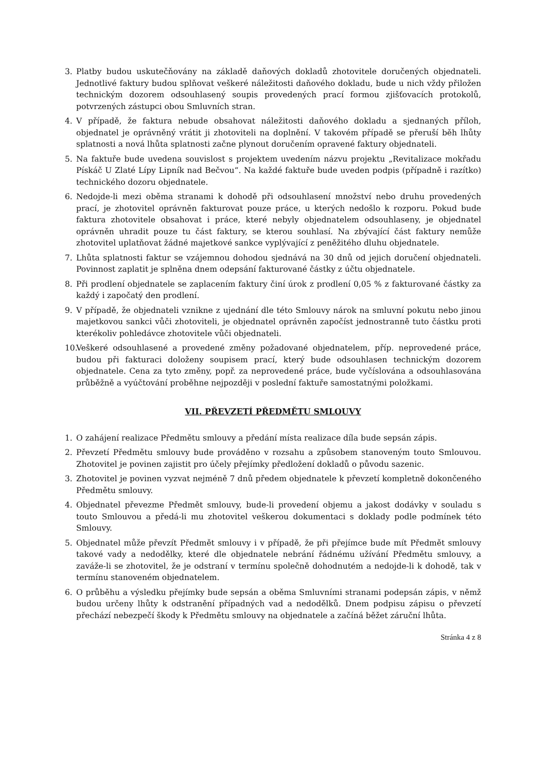3. Platby budou uskutečňovány na základě daňových dokladů zhotovitele doručených objednateli. Jednotlivé faktury budou splňovat veškeré náležitosti daňového dokladu, bude u nich vždy přiložen technickým dozorem odsouhlasený soupis provedených prací formou zjišťovacích protokolů, potvrzených zástupci obou Smluvních stran.
4. V případě, že faktura nebude obsahovat náležitosti daňového dokladu a sjednaných příloh, objednatel je oprávněný vrátit ji zhotoviteli na doplnění. V takovém případě se přeruší běh lhůty splatnosti a nová lhůta splatnosti začne plynout doručením opravené faktury objednateli.
5. Na faktuře bude uvedena souvislost s projektem uvedením názvu projektu „Revitalizace mokřadu Pískáč U Zlaté Lípy Lipník nad Bečvou“. Na každé faktuře bude uveden podpis (případně i razítko) technického dozoru objednatele.
6. Nedojde-li mezi oběma stranami k dohodě při odsouhlasení množství nebo druhu provedených prací, je zhotovitel oprávněn fakturovat pouze práce, u kterých nedošlo k rozporu. Pokud bude faktura zhotovitele obsahovat i práce, které nebyly objednatelem odsouhlaseny, je objednatel oprávněn uhradit pouze tu část faktury, se kterou souhlasí. Na zbývající část faktury nemůže zhotovitel uplatňovat žádné majetkové sankce vyplývající z peněžitého dluhu objednatele.
7. Lhůta splatnosti faktur se vzájemnou dohodou sjednává na 30 dnů od jejich doručení objednateli. Povinnost zaplatit je splněna dnem odepsání fakturované částky z účtu objednatele.
8. Při prodlení objednatele se zaplacením faktury činí úrok z prodlení 0,05 % z fakturované částky za každý i započatý den prodlení.
9. V případě, že objednateli vznikne z ujednání dle této Smlouvy nárok na smluvní pokutu nebo jinou majetkovou sankci vůči zhotoviteli, je objednatel oprávněn započíst jednostranně tuto částku proti kterékoliv pohledávce zhotovitele vůči objednateli.
10. Veškeré odsouhlasené a provedené změny požadované objednatelem, příp. neprovedené práce, budou při fakturaci doloženy soupisem prací, který bude odsouhlasen technickým dozorem objednatele. Cena za tyto změny, popř. za neprovedené práce, bude vyčíslována a odsouhlasována průběžně a vyúčtování proběhne nejpozději v poslední faktuře samostatnými položkami.
VII. PŘEVZETÍ PŘEDMĚTU SMLOUVY
1. O zahájení realizace Předmětu smlouvy a předání místa realizace díla bude sepsán zápis.
2. Převzetí Předmětu smlouvy bude prováděno v rozsahu a způsobem stanoveným touto Smlouvou. Zhotovitel je povinen zajistit pro účely přejímky předložení dokladů o původu sazenic.
3. Zhotovitel je povinen vyzvat nejméně 7 dnů předem objednatele k převzetí kompletně dokončeného Předmětu smlouvy.
4. Objednatel převezme Předmět smlouvy, bude-li provedení objemu a jakost dodávky v souladu s touto Smlouvou a předá-li mu zhotovitel veškerou dokumentaci s doklady podle podmínek této Smlouvy.
5. Objednatel může převzít Předmět smlouvy i v případě, že při přejímce bude mít Předmět smlouvy takové vady a nedodělky, které dle objednatele nebrání řádnému užívání Předmětu smlouvy, a zaváže-li se zhotovitel, že je odstraní v termínu společně dohodnutém a nedojde-li k dohodě, tak v termínu stanoveném objednatelem.
6. O průběhu a výsledku přejímky bude sepsán a oběma Smluvními stranami podepsán zápis, v němž budou určeny lhůty k odstranění případných vad a nedodělků. Dnem podpisu zápisu o převzetí přechází nebezpečí škody k Předmětu smlouvy na objednatele a začíná běžet záruční lhůta.
Stránka 4 z 8